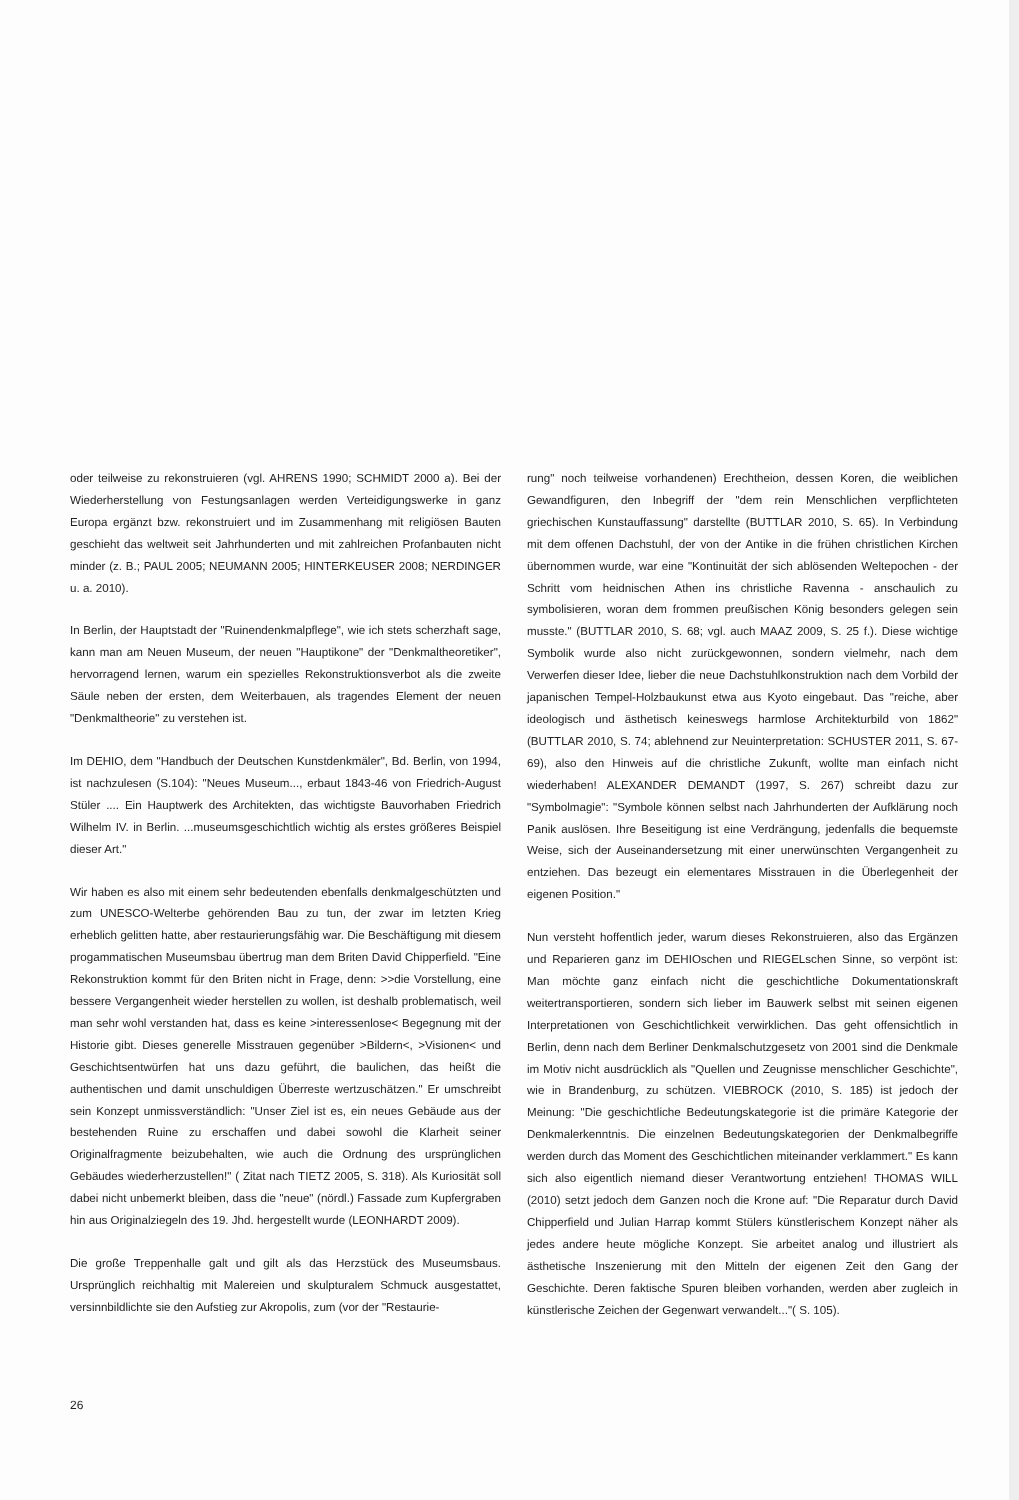oder teilweise zu rekonstruieren (vgl. AHRENS 1990; SCHMIDT 2000 a). Bei der Wiederherstellung von Festungsanlagen werden Verteidigungswerke in ganz Europa ergänzt bzw. rekonstruiert und im Zusammenhang mit religiösen Bauten geschieht das weltweit seit Jahrhunderten und mit zahlreichen Profanbauten nicht minder (z. B.; PAUL 2005; NEUMANN 2005; HINTERKEUSER 2008; NERDINGER u. a. 2010).
In Berlin, der Hauptstadt der "Ruinendenkmalpflege", wie ich stets scherzhaft sage, kann man am Neuen Museum, der neuen "Hauptikone" der "Denkmaltheoretiker", hervorragend lernen, warum ein spezielles Rekonstruktionsverbot als die zweite Säule neben der ersten, dem Weiterbauen, als tragendes Element der neuen "Denkmaltheorie" zu verstehen ist.
Im DEHIO, dem "Handbuch der Deutschen Kunstdenkmäler", Bd. Berlin, von 1994, ist nachzulesen (S.104): "Neues Museum..., erbaut 1843-46 von Friedrich-August Stüler .... Ein Hauptwerk des Architekten, das wichtigste Bauvorhaben Friedrich Wilhelm IV. in Berlin. ...museumsgeschichtlich wichtig als erstes größeres Beispiel dieser Art."
Wir haben es also mit einem sehr bedeutenden ebenfalls denkmalgeschützten und zum UNESCO-Welterbe gehörenden Bau zu tun, der zwar im letzten Krieg erheblich gelitten hatte, aber restaurierungsfähig war. Die Beschäftigung mit diesem progammatischen Museumsbau übertrug man dem Briten David Chipperfield. "Eine Rekonstruktion kommt für den Briten nicht in Frage, denn: >>die Vorstellung, eine bessere Vergangenheit wieder herstellen zu wollen, ist deshalb problematisch, weil man sehr wohl verstanden hat, dass es keine >interessenlose< Begegnung mit der Historie gibt. Dieses generelle Misstrauen gegenüber >Bildern<, >Visionen< und Geschichtsentwürfen hat uns dazu geführt, die baulichen, das heißt die authentischen und damit unschuldigen Überreste wertzuschätzen." Er umschreibt sein Konzept unmissverständlich: "Unser Ziel ist es, ein neues Gebäude aus der bestehenden Ruine zu erschaffen und dabei sowohl die Klarheit seiner Originalfragmente beizubehalten, wie auch die Ordnung des ursprünglichen Gebäudes wiederherzustellen!" ( Zitat nach TIETZ 2005, S. 318). Als Kuriosität soll dabei nicht unbemerkt bleiben, dass die "neue" (nördl.) Fassade zum Kupfergraben hin aus Originalziegeln des 19. Jhd. hergestellt wurde (LEONHARDT 2009).
Die große Treppenhalle galt und gilt als das Herzstück des Museumsbaus. Ursprünglich reichhaltig mit Malereien und skulpturalem Schmuck ausgestattet, versinnbildlichte sie den Aufstieg zur Akropolis, zum (vor der "Restaurie-
rung" noch teilweise vorhandenen) Erechtheion, dessen Koren, die weiblichen Gewandfiguren, den Inbegriff der "dem rein Menschlichen verpflichteten griechischen Kunstauffassung" darstellte (BUTTLAR 2010, S. 65). In Verbindung mit dem offenen Dachstuhl, der von der Antike in die frühen christlichen Kirchen übernommen wurde, war eine "Kontinuität der sich ablösenden Weltepochen - der Schritt vom heidnischen Athen ins christliche Ravenna - anschaulich zu symbolisieren, woran dem frommen preußischen König besonders gelegen sein musste." (BUTTLAR 2010, S. 68; vgl. auch MAAZ 2009, S. 25 f.). Diese wichtige Symbolik wurde also nicht zurückgewonnen, sondern vielmehr, nach dem Verwerfen dieser Idee, lieber die neue Dachstuhlkonstruktion nach dem Vorbild der japanischen Tempel-Holzbaukunst etwa aus Kyoto eingebaut. Das "reiche, aber ideologisch und ästhetisch keineswegs harmlose Architekturbild von 1862" (BUTTLAR 2010, S. 74; ablehnend zur Neuinterpretation: SCHUSTER 2011, S. 67- 69), also den Hinweis auf die christliche Zukunft, wollte man einfach nicht wiederhaben! ALEXANDER DEMANDT (1997, S. 267) schreibt dazu zur "Symbolmagie": "Symbole können selbst nach Jahrhunderten der Aufklärung noch Panik auslösen. Ihre Beseitigung ist eine Verdrängung, jedenfalls die bequemste Weise, sich der Auseinandersetzung mit einer unerwünschten Vergangenheit zu entziehen. Das bezeugt ein elementares Misstrauen in die Überlegenheit der eigenen Position."
Nun versteht hoffentlich jeder, warum dieses Rekonstruieren, also das Ergänzen und Reparieren ganz im DEHIOschen und RIEGELschen Sinne, so verpönt ist: Man möchte ganz einfach nicht die geschichtliche Dokumentationskraft weitertransportieren, sondern sich lieber im Bauwerk selbst mit seinen eigenen Interpretationen von Geschichtlichkeit verwirklichen. Das geht offensichtlich in Berlin, denn nach dem Berliner Denkmalschutzgesetz von 2001 sind die Denkmale im Motiv nicht ausdrücklich als "Quellen und Zeugnisse menschlicher Geschichte", wie in Brandenburg, zu schützen. VIEBROCK (2010, S. 185) ist jedoch der Meinung: "Die geschichtliche Bedeutungskategorie ist die primäre Kategorie der Denkmalerkenntnis. Die einzelnen Bedeutungskategorien der Denkmalbegriffe werden durch das Moment des Geschichtlichen miteinander verklammert." Es kann sich also eigentlich niemand dieser Verantwortung entziehen! THOMAS WILL (2010) setzt jedoch dem Ganzen noch die Krone auf: "Die Reparatur durch David Chipperfield und Julian Harrap kommt Stülers künstlerischem Konzept näher als jedes andere heute mögliche Konzept. Sie arbeitet analog und illustriert als ästhetische Inszenierung mit den Mitteln der eigenen Zeit den Gang der Geschichte. Deren faktische Spuren bleiben vorhanden, werden aber zugleich in künstlerische Zeichen der Gegenwart verwandelt..."( S. 105).
26